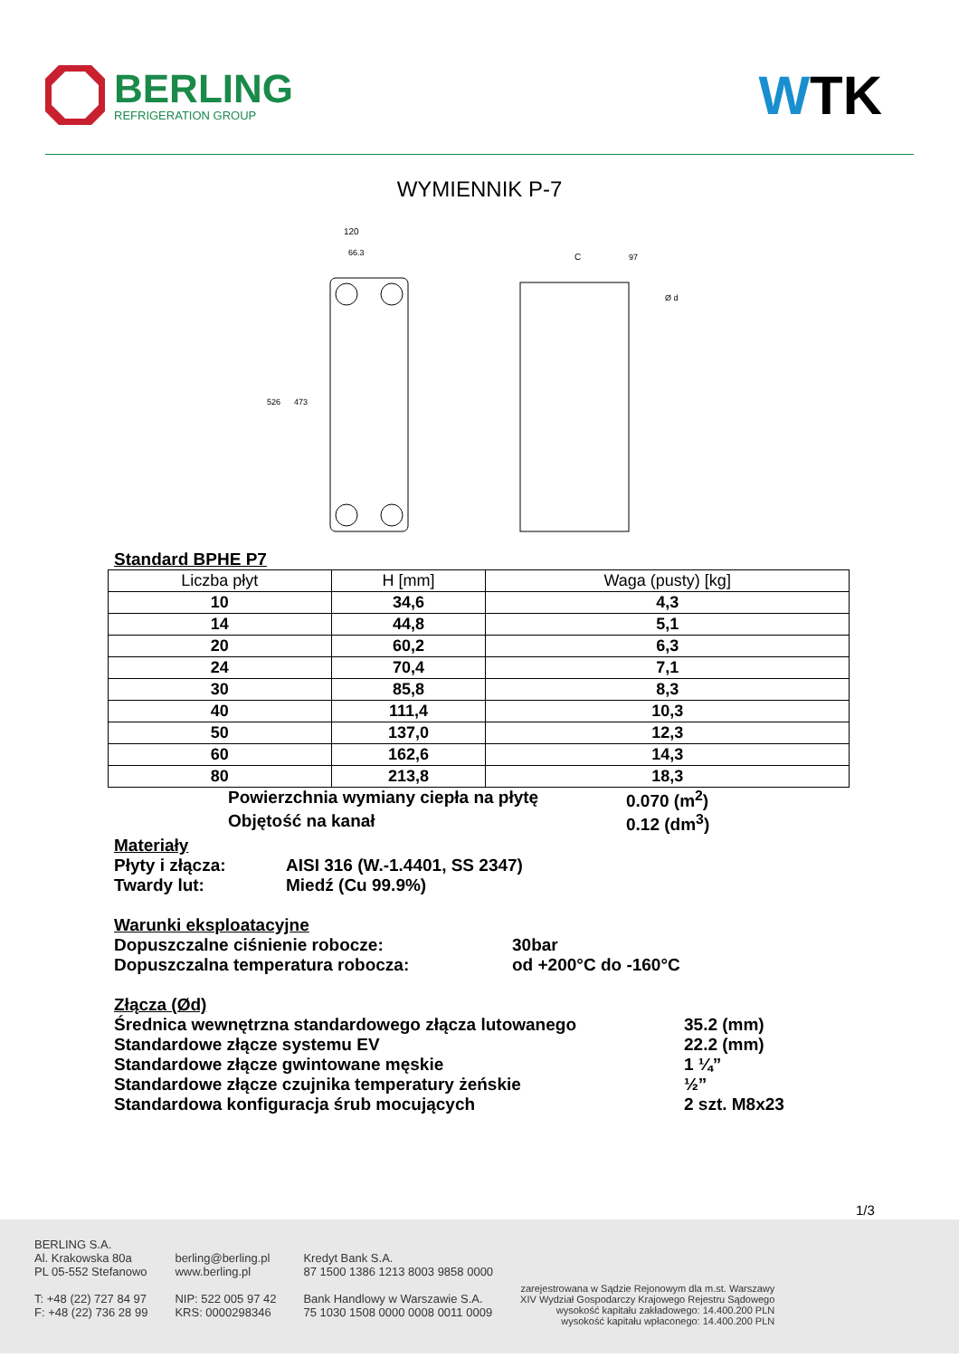BERLING
REFRIGERATION GROUP
WTK
WYMIENNIK P-7
120
66.3
526
473
C
97
Ø d
Standard BPHE P7
| Liczba płyt | H [mm] | Waga (pusty) [kg] |
| --- | --- | --- |
| 10 | 34,6 | 4,3 |
| 14 | 44,8 | 5,1 |
| 20 | 60,2 | 6,3 |
| 24 | 70,4 | 7,1 |
| 30 | 85,8 | 8,3 |
| 40 | 111,4 | 10,3 |
| 50 | 137,0 | 12,3 |
| 60 | 162,6 | 14,3 |
| 80 | 213,8 | 18,3 |
Powierzchnia wymiany ciepła na płytę 0.070 (m<sup>2</sup>)
Objętość na kanał 0.12 (dm<sup>3</sup>)
Materiały
Płyty i złącza: AISI 316 (W.-1.4401, SS 2347)
Twardy lut: Miedź (Cu 99.9%)
Warunki eksploatacyjne
Dopuszczalne ciśnienie robocze: 30bar
Dopuszczalna temperatura robocza: od +200°C do -160°C
Złącza (Ød)
Średnica wewnętrzna standardowego złącza lutowanego 35.2 (mm)
Standardowe złącze systemu EV 22.2 (mm)
Standardowe złącze gwintowane męskie 1 ¼”
Standardowe złącze czujnika temperatury żeńskie ½”
Standardowa konfiguracja śrub mocujących 2 szt. M8x23
1/3
BERLING S.A.
Al. Krakowska 80a
PL 05-552 Stefanowo
T: +48 (22) 727 84 97
F: +48 (22) 736 28 99
berling@berling.pl
www.berling.pl
NIP: 522 005 97 42
KRS: 0000298346
Kredyt Bank S.A.
87 1500 1386 1213 8003 9858 0000
Bank Handlowy w Warszawie S.A.
75 1030 1508 0000 0008 0011 0009
zarejestrowana w Sądzie Rejonowym dla m.st. Warszawy
XIV Wydział Gospodarczy Krajowego Rejestru Sądowego
wysokość kapitału zakładowego: 14.400.200 PLN
wysokość kapitału wpłaconego: 14.400.200 PLN